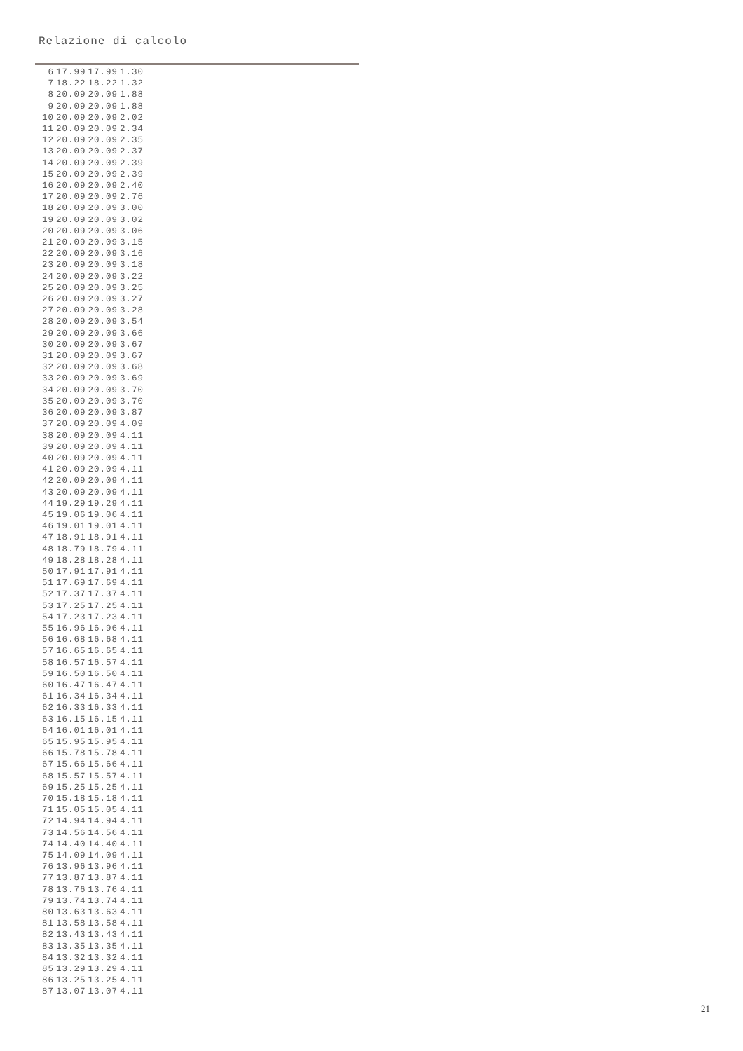Relazione di calcolo
| 6 | 17.99 | 17.99 | 1.30 |
| 7 | 18.22 | 18.22 | 1.32 |
| 8 | 20.09 | 20.09 | 1.88 |
| 9 | 20.09 | 20.09 | 1.88 |
| 10 | 20.09 | 20.09 | 2.02 |
| 11 | 20.09 | 20.09 | 2.34 |
| 12 | 20.09 | 20.09 | 2.35 |
| 13 | 20.09 | 20.09 | 2.37 |
| 14 | 20.09 | 20.09 | 2.39 |
| 15 | 20.09 | 20.09 | 2.39 |
| 16 | 20.09 | 20.09 | 2.40 |
| 17 | 20.09 | 20.09 | 2.76 |
| 18 | 20.09 | 20.09 | 3.00 |
| 19 | 20.09 | 20.09 | 3.02 |
| 20 | 20.09 | 20.09 | 3.06 |
| 21 | 20.09 | 20.09 | 3.15 |
| 22 | 20.09 | 20.09 | 3.16 |
| 23 | 20.09 | 20.09 | 3.18 |
| 24 | 20.09 | 20.09 | 3.22 |
| 25 | 20.09 | 20.09 | 3.25 |
| 26 | 20.09 | 20.09 | 3.27 |
| 27 | 20.09 | 20.09 | 3.28 |
| 28 | 20.09 | 20.09 | 3.54 |
| 29 | 20.09 | 20.09 | 3.66 |
| 30 | 20.09 | 20.09 | 3.67 |
| 31 | 20.09 | 20.09 | 3.67 |
| 32 | 20.09 | 20.09 | 3.68 |
| 33 | 20.09 | 20.09 | 3.69 |
| 34 | 20.09 | 20.09 | 3.70 |
| 35 | 20.09 | 20.09 | 3.70 |
| 36 | 20.09 | 20.09 | 3.87 |
| 37 | 20.09 | 20.09 | 4.09 |
| 38 | 20.09 | 20.09 | 4.11 |
| 39 | 20.09 | 20.09 | 4.11 |
| 40 | 20.09 | 20.09 | 4.11 |
| 41 | 20.09 | 20.09 | 4.11 |
| 42 | 20.09 | 20.09 | 4.11 |
| 43 | 20.09 | 20.09 | 4.11 |
| 44 | 19.29 | 19.29 | 4.11 |
| 45 | 19.06 | 19.06 | 4.11 |
| 46 | 19.01 | 19.01 | 4.11 |
| 47 | 18.91 | 18.91 | 4.11 |
| 48 | 18.79 | 18.79 | 4.11 |
| 49 | 18.28 | 18.28 | 4.11 |
| 50 | 17.91 | 17.91 | 4.11 |
| 51 | 17.69 | 17.69 | 4.11 |
| 52 | 17.37 | 17.37 | 4.11 |
| 53 | 17.25 | 17.25 | 4.11 |
| 54 | 17.23 | 17.23 | 4.11 |
| 55 | 16.96 | 16.96 | 4.11 |
| 56 | 16.68 | 16.68 | 4.11 |
| 57 | 16.65 | 16.65 | 4.11 |
| 58 | 16.57 | 16.57 | 4.11 |
| 59 | 16.50 | 16.50 | 4.11 |
| 60 | 16.47 | 16.47 | 4.11 |
| 61 | 16.34 | 16.34 | 4.11 |
| 62 | 16.33 | 16.33 | 4.11 |
| 63 | 16.15 | 16.15 | 4.11 |
| 64 | 16.01 | 16.01 | 4.11 |
| 65 | 15.95 | 15.95 | 4.11 |
| 66 | 15.78 | 15.78 | 4.11 |
| 67 | 15.66 | 15.66 | 4.11 |
| 68 | 15.57 | 15.57 | 4.11 |
| 69 | 15.25 | 15.25 | 4.11 |
| 70 | 15.18 | 15.18 | 4.11 |
| 71 | 15.05 | 15.05 | 4.11 |
| 72 | 14.94 | 14.94 | 4.11 |
| 73 | 14.56 | 14.56 | 4.11 |
| 74 | 14.40 | 14.40 | 4.11 |
| 75 | 14.09 | 14.09 | 4.11 |
| 76 | 13.96 | 13.96 | 4.11 |
| 77 | 13.87 | 13.87 | 4.11 |
| 78 | 13.76 | 13.76 | 4.11 |
| 79 | 13.74 | 13.74 | 4.11 |
| 80 | 13.63 | 13.63 | 4.11 |
| 81 | 13.58 | 13.58 | 4.11 |
| 82 | 13.43 | 13.43 | 4.11 |
| 83 | 13.35 | 13.35 | 4.11 |
| 84 | 13.32 | 13.32 | 4.11 |
| 85 | 13.29 | 13.29 | 4.11 |
| 86 | 13.25 | 13.25 | 4.11 |
| 87 | 13.07 | 13.07 | 4.11 |
21